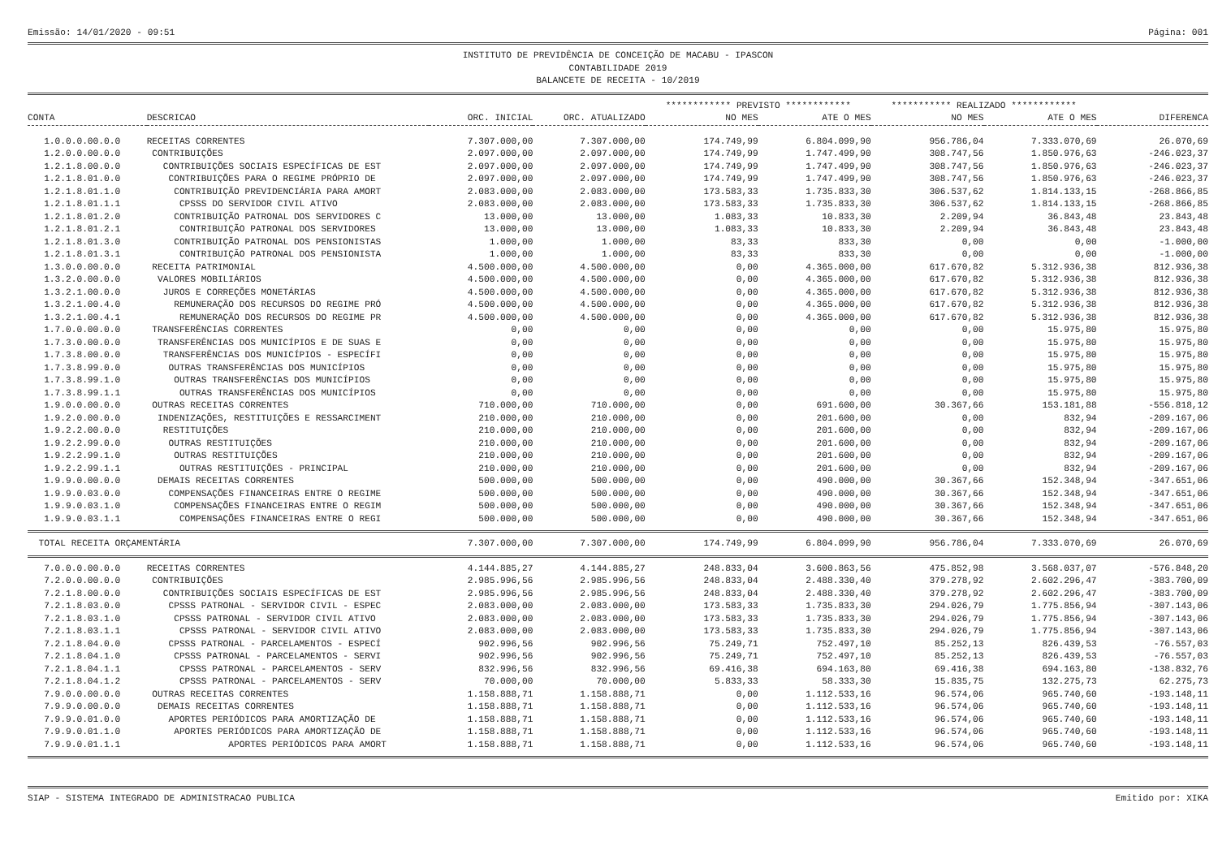Emissão: 14/01/2020 - 09:51 Página: 001
INSTITUTO DE PREVIDÊNCIA DE CONCEIÇÃO DE MACABU - IPASCON
CONTABILIDADE 2019
BALANCETE DE RECEITA - 10/2019
| | | | | ************ PREVISTO ************ | | *********** REALIZADO ************ | | |
| --- | --- | --- | --- | --- | --- | --- | --- | --- |
| CONTA | DESCRICAO | ORC. INICIAL | ORC. ATUALIZADO | NO MES | ATE O MES | NO MES | ATE O MES | DIFERENCA |
| 1.0.0.0.00.0.0 | RECEITAS CORRENTES | 7.307.000,00 | 7.307.000,00 | 174.749,99 | 6.804.099,90 | 956.786,04 | 7.333.070,69 | 26.070,69 |
| 1.2.0.0.00.0.0 | CONTRIBUIÇÕES | 2.097.000,00 | 2.097.000,00 | 174.749,99 | 1.747.499,90 | 308.747,56 | 1.850.976,63 | -246.023,37 |
| 1.2.1.8.00.0.0 | CONTRIBUIÇÕES SOCIAIS ESPECÍFICAS DE EST | 2.097.000,00 | 2.097.000,00 | 174.749,99 | 1.747.499,90 | 308.747,56 | 1.850.976,63 | -246.023,37 |
| 1.2.1.8.01.0.0 | CONTRIBUIÇÕES PARA O REGIME PRÓPRIO DE | 2.097.000,00 | 2.097.000,00 | 174.749,99 | 1.747.499,90 | 308.747,56 | 1.850.976,63 | -246.023,37 |
| 1.2.1.8.01.1.0 | CONTRIBUIÇÃO PREVIDENCIÁRIA PARA AMORT | 2.083.000,00 | 2.083.000,00 | 173.583,33 | 1.735.833,30 | 306.537,62 | 1.814.133,15 | -268.866,85 |
| 1.2.1.8.01.1.1 | CPSSS DO SERVIDOR CIVIL ATIVO | 2.083.000,00 | 2.083.000,00 | 173.583,33 | 1.735.833,30 | 306.537,62 | 1.814.133,15 | -268.866,85 |
| 1.2.1.8.01.2.0 | CONTRIBUIÇÃO PATRONAL DOS SERVIDORES C | 13.000,00 | 13.000,00 | 1.083,33 | 10.833,30 | 2.209,94 | 36.843,48 | 23.843,48 |
| 1.2.1.8.01.2.1 | CONTRIBUIÇÃO PATRONAL DOS SERVIDORES | 13.000,00 | 13.000,00 | 1.083,33 | 10.833,30 | 2.209,94 | 36.843,48 | 23.843,48 |
| 1.2.1.8.01.3.0 | CONTRIBUIÇÃO PATRONAL DOS PENSIONISTAS | 1.000,00 | 1.000,00 | 83,33 | 833,30 | 0,00 | 0,00 | -1.000,00 |
| 1.2.1.8.01.3.1 | CONTRIBUIÇÃO PATRONAL DOS PENSIONISTA | 1.000,00 | 1.000,00 | 83,33 | 833,30 | 0,00 | 0,00 | -1.000,00 |
| 1.3.0.0.00.0.0 | RECEITA PATRIMONIAL | 4.500.000,00 | 4.500.000,00 | 0,00 | 4.365.000,00 | 617.670,82 | 5.312.936,38 | 812.936,38 |
| 1.3.2.0.00.0.0 | VALORES MOBILIÁRIOS | 4.500.000,00 | 4.500.000,00 | 0,00 | 4.365.000,00 | 617.670,82 | 5.312.936,38 | 812.936,38 |
| 1.3.2.1.00.0.0 | JUROS E CORREÇÕES MONETÁRIAS | 4.500.000,00 | 4.500.000,00 | 0,00 | 4.365.000,00 | 617.670,82 | 5.312.936,38 | 812.936,38 |
| 1.3.2.1.00.4.0 | REMUNERAÇÃO DOS RECURSOS DO REGIME PRÓ | 4.500.000,00 | 4.500.000,00 | 0,00 | 4.365.000,00 | 617.670,82 | 5.312.936,38 | 812.936,38 |
| 1.3.2.1.00.4.1 | REMUNERAÇÃO DOS RECURSOS DO REGIME PR | 4.500.000,00 | 4.500.000,00 | 0,00 | 4.365.000,00 | 617.670,82 | 5.312.936,38 | 812.936,38 |
| 1.7.0.0.00.0.0 | TRANSFERÊNCIAS CORRENTES | 0,00 | 0,00 | 0,00 | 0,00 | 0,00 | 15.975,80 | 15.975,80 |
| 1.7.3.0.00.0.0 | TRANSFERÊNCIAS DOS MUNICÍPIOS E DE SUAS E | 0,00 | 0,00 | 0,00 | 0,00 | 0,00 | 15.975,80 | 15.975,80 |
| 1.7.3.8.00.0.0 | TRANSFERÊNCIAS DOS MUNICÍPIOS - ESPECÍFI | 0,00 | 0,00 | 0,00 | 0,00 | 0,00 | 15.975,80 | 15.975,80 |
| 1.7.3.8.99.0.0 | OUTRAS TRANSFERÊNCIAS DOS MUNICÍPIOS | 0,00 | 0,00 | 0,00 | 0,00 | 0,00 | 15.975,80 | 15.975,80 |
| 1.7.3.8.99.1.0 | OUTRAS TRANSFERÊNCIAS DOS MUNICÍPIOS | 0,00 | 0,00 | 0,00 | 0,00 | 0,00 | 15.975,80 | 15.975,80 |
| 1.7.3.8.99.1.1 | OUTRAS TRANSFERÊNCIAS DOS MUNICÍPIOS | 0,00 | 0,00 | 0,00 | 0,00 | 0,00 | 15.975,80 | 15.975,80 |
| 1.9.0.0.00.0.0 | OUTRAS RECEITAS CORRENTES | 710.000,00 | 710.000,00 | 0,00 | 691.600,00 | 30.367,66 | 153.181,88 | -556.818,12 |
| 1.9.2.0.00.0.0 | INDENIZAÇÕES, RESTITUIÇÕES E RESSARCIMENT | 210.000,00 | 210.000,00 | 0,00 | 201.600,00 | 0,00 | 832,94 | -209.167,06 |
| 1.9.2.2.00.0.0 | RESTITUIÇÕES | 210.000,00 | 210.000,00 | 0,00 | 201.600,00 | 0,00 | 832,94 | -209.167,06 |
| 1.9.2.2.99.0.0 | OUTRAS RESTITUIÇÕES | 210.000,00 | 210.000,00 | 0,00 | 201.600,00 | 0,00 | 832,94 | -209.167,06 |
| 1.9.2.2.99.1.0 | OUTRAS RESTITUIÇÕES | 210.000,00 | 210.000,00 | 0,00 | 201.600,00 | 0,00 | 832,94 | -209.167,06 |
| 1.9.2.2.99.1.1 | OUTRAS RESTITUIÇÕES - PRINCIPAL | 210.000,00 | 210.000,00 | 0,00 | 201.600,00 | 0,00 | 832,94 | -209.167,06 |
| 1.9.9.0.00.0.0 | DEMAIS RECEITAS CORRENTES | 500.000,00 | 500.000,00 | 0,00 | 490.000,00 | 30.367,66 | 152.348,94 | -347.651,06 |
| 1.9.9.0.03.0.0 | COMPENSAÇÕES FINANCEIRAS ENTRE O REGIME | 500.000,00 | 500.000,00 | 0,00 | 490.000,00 | 30.367,66 | 152.348,94 | -347.651,06 |
| 1.9.9.0.03.1.0 | COMPENSAÇÕES FINANCEIRAS ENTRE O REGIM | 500.000,00 | 500.000,00 | 0,00 | 490.000,00 | 30.367,66 | 152.348,94 | -347.651,06 |
| 1.9.9.0.03.1.1 | COMPENSAÇÕES FINANCEIRAS ENTRE O REGI | 500.000,00 | 500.000,00 | 0,00 | 490.000,00 | 30.367,66 | 152.348,94 | -347.651,06 |
| TOTAL RECEITA ORÇAMENTÁRIA | | 7.307.000,00 | 7.307.000,00 | 174.749,99 | 6.804.099,90 | 956.786,04 | 7.333.070,69 | 26.070,69 |
| 7.0.0.0.00.0.0 | RECEITAS CORRENTES | 4.144.885,27 | 4.144.885,27 | 248.833,04 | 3.600.863,56 | 475.852,98 | 3.568.037,07 | -576.848,20 |
| 7.2.0.0.00.0.0 | CONTRIBUIÇÕES | 2.985.996,56 | 2.985.996,56 | 248.833,04 | 2.488.330,40 | 379.278,92 | 2.602.296,47 | -383.700,09 |
| 7.2.1.8.00.0.0 | CONTRIBUIÇÕES SOCIAIS ESPECÍFICAS DE EST | 2.985.996,56 | 2.985.996,56 | 248.833,04 | 2.488.330,40 | 379.278,92 | 2.602.296,47 | -383.700,09 |
| 7.2.1.8.03.0.0 | CPSSS PATRONAL - SERVIDOR CIVIL - ESPEC | 2.083.000,00 | 2.083.000,00 | 173.583,33 | 1.735.833,30 | 294.026,79 | 1.775.856,94 | -307.143,06 |
| 7.2.1.8.03.1.0 | CPSSS PATRONAL - SERVIDOR CIVIL ATIVO | 2.083.000,00 | 2.083.000,00 | 173.583,33 | 1.735.833,30 | 294.026,79 | 1.775.856,94 | -307.143,06 |
| 7.2.1.8.03.1.1 | CPSSS PATRONAL - SERVIDOR CIVIL ATIVO | 2.083.000,00 | 2.083.000,00 | 173.583,33 | 1.735.833,30 | 294.026,79 | 1.775.856,94 | -307.143,06 |
| 7.2.1.8.04.0.0 | CPSSS PATRONAL - PARCELAMENTOS - ESPECÍ | 902.996,56 | 902.996,56 | 75.249,71 | 752.497,10 | 85.252,13 | 826.439,53 | -76.557,03 |
| 7.2.1.8.04.1.0 | CPSSS PATRONAL - PARCELAMENTOS - SERVI | 902.996,56 | 902.996,56 | 75.249,71 | 752.497,10 | 85.252,13 | 826.439,53 | -76.557,03 |
| 7.2.1.8.04.1.1 | CPSSS PATRONAL - PARCELAMENTOS - SERV | 832.996,56 | 832.996,56 | 69.416,38 | 694.163,80 | 69.416,38 | 694.163,80 | -138.832,76 |
| 7.2.1.8.04.1.2 | CPSSS PATRONAL - PARCELAMENTOS - SERV | 70.000,00 | 70.000,00 | 5.833,33 | 58.333,30 | 15.835,75 | 132.275,73 | 62.275,73 |
| 7.9.0.0.00.0.0 | OUTRAS RECEITAS CORRENTES | 1.158.888,71 | 1.158.888,71 | 0,00 | 1.112.533,16 | 96.574,06 | 965.740,60 | -193.148,11 |
| 7.9.9.0.00.0.0 | DEMAIS RECEITAS CORRENTES | 1.158.888,71 | 1.158.888,71 | 0,00 | 1.112.533,16 | 96.574,06 | 965.740,60 | -193.148,11 |
| 7.9.9.0.01.0.0 | APORTES PERIÓDICOS PARA AMORTIZAÇÃO DE | 1.158.888,71 | 1.158.888,71 | 0,00 | 1.112.533,16 | 96.574,06 | 965.740,60 | -193.148,11 |
| 7.9.9.0.01.1.0 | APORTES PERIÓDICOS PARA AMORTIZAÇÃO DE | 1.158.888,71 | 1.158.888,71 | 0,00 | 1.112.533,16 | 96.574,06 | 965.740,60 | -193.148,11 |
| 7.9.9.0.01.1.1 | APORTES PERIÓDICOS PARA AMORT | 1.158.888,71 | 1.158.888,71 | 0,00 | 1.112.533,16 | 96.574,06 | 965.740,60 | -193.148,11 |
SIAP - SISTEMA INTEGRADO DE ADMINISTRACAO PUBLICA Emitido por: XIKA